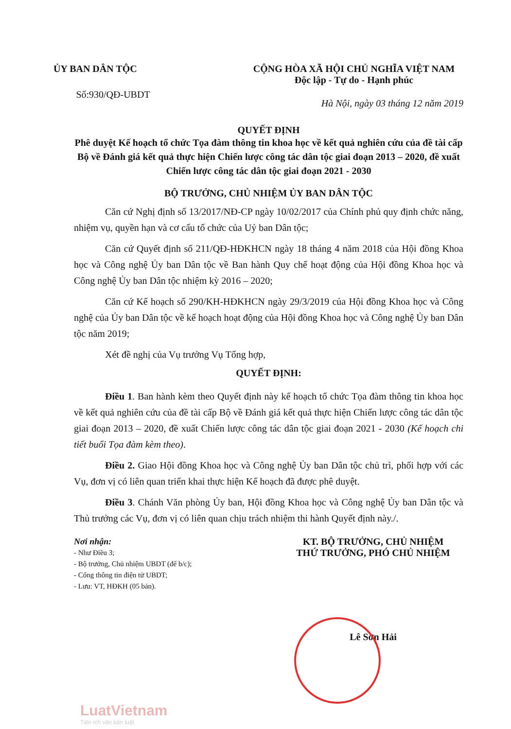ỦY BAN DÂN TỘC
Số:930/QĐ-UBDT
CỘNG HÒA XÃ HỘI CHỦ NGHĨA VIỆT NAM
Độc lập - Tự do - Hạnh phúc
Hà Nội, ngày 03 tháng 12 năm 2019
QUYẾT ĐỊNH
Phê duyệt Kế hoạch tổ chức Tọa đàm thông tin khoa học về kết quả nghiên cứu của đề tài cấp Bộ về Đánh giá kết quả thực hiện Chiến lược công tác dân tộc giai đoạn 2013 – 2020, đề xuất Chiến lược công tác dân tộc giai đoạn 2021 - 2030
BỘ TRƯỞNG, CHỦ NHIỆM ỦY BAN DÂN TỘC
Căn cứ Nghị định số 13/2017/NĐ-CP ngày 10/02/2017 của Chính phủ quy định chức năng, nhiệm vụ, quyền hạn và cơ cấu tổ chức của Uỷ ban Dân tộc;
Căn cứ Quyết định số 211/QĐ-HĐKHCN ngày 18 tháng 4 năm 2018 của Hội đồng Khoa học và Công nghệ Ủy ban Dân tộc về Ban hành Quy chế hoạt động của Hội đồng Khoa học và Công nghệ Ủy ban Dân tộc nhiệm kỳ 2016 – 2020;
Căn cứ Kế hoạch số 290/KH-HĐKHCN ngày 29/3/2019 của Hội đồng Khoa học và Công nghệ của Ủy ban Dân tộc về kế hoạch hoạt động của Hội đồng Khoa học và Công nghệ Ủy ban Dân tộc năm 2019;
Xét đề nghị của Vụ trưởng Vụ Tổng hợp,
QUYẾT ĐỊNH:
Điều 1. Ban hành kèm theo Quyết định này kế hoạch tổ chức Tọa đàm thông tin khoa học về kết quả nghiên cứu của đề tài cấp Bộ về Đánh giá kết quả thực hiện Chiến lược công tác dân tộc giai đoạn 2013 – 2020, đề xuất Chiến lược công tác dân tộc giai đoạn 2021 - 2030 (Kế hoạch chi tiết buổi Tọa đàm kèm theo).
Điều 2. Giao Hội đồng Khoa học và Công nghệ Ủy ban Dân tộc chủ trì, phối hợp với các Vụ, đơn vị có liên quan triển khai thực hiện Kế hoạch đã được phê duyệt.
Điều 3. Chánh Văn phòng Ủy ban, Hội đồng Khoa học và Công nghệ Ủy ban Dân tộc và Thủ trưởng các Vụ, đơn vị có liên quan chịu trách nhiệm thi hành Quyết định này./.
Nơi nhận:
- Như Điều 3;
- Bộ trưởng, Chủ nhiệm UBDT (để b/c);
- Cổng thông tin điện tử UBDT;
- Lưu: VT, HĐKH (05 bản).
KT. BỘ TRƯỞNG, CHỦ NHIỆM
THỨ TRƯỞNG, PHÓ CHỦ NHIỆM
Lê Sơn Hải
LuatVietnam
Tiện ích văn bản luật